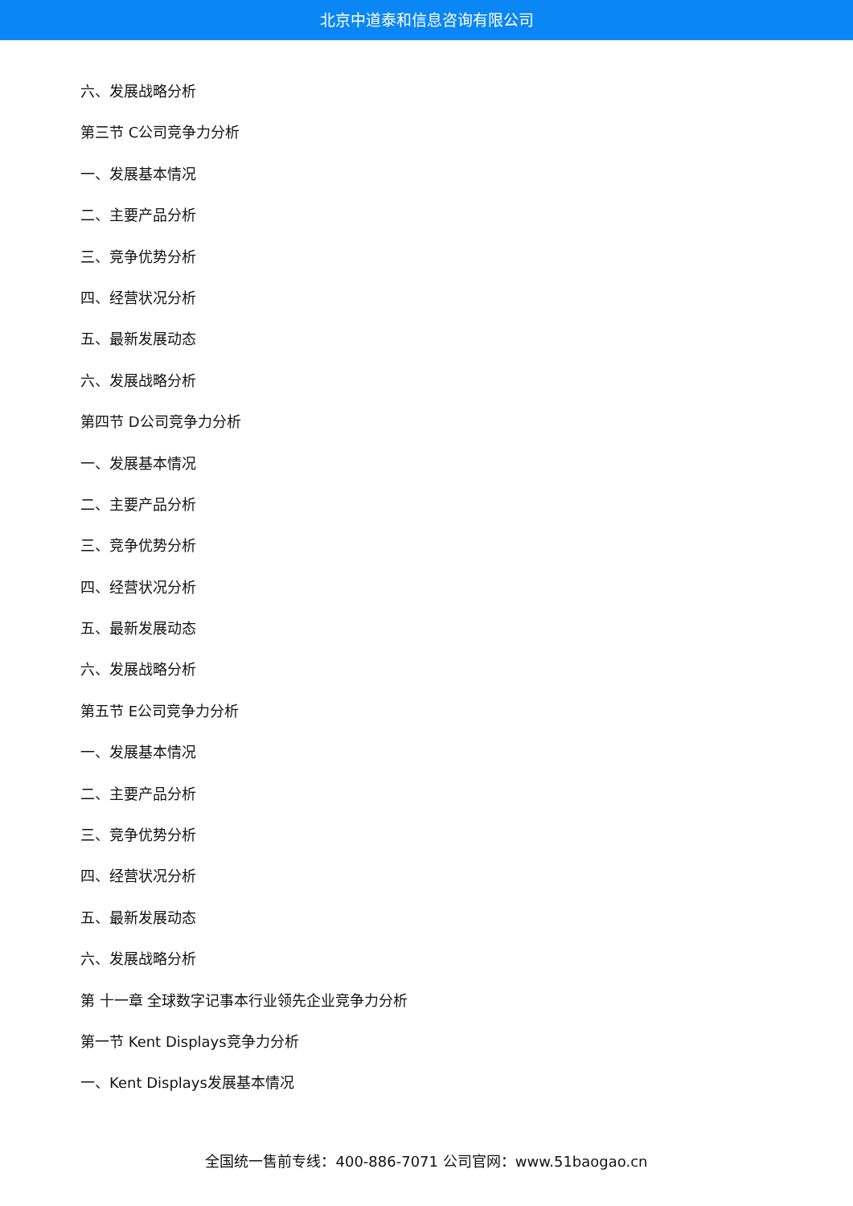北京中道泰和信息咨询有限公司
六、发展战略分析
第三节 C公司竞争力分析
一、发展基本情况
二、主要产品分析
三、竞争优势分析
四、经营状况分析
五、最新发展动态
六、发展战略分析
第四节 D公司竞争力分析
一、发展基本情况
二、主要产品分析
三、竞争优势分析
四、经营状况分析
五、最新发展动态
六、发展战略分析
第五节 E公司竞争力分析
一、发展基本情况
二、主要产品分析
三、竞争优势分析
四、经营状况分析
五、最新发展动态
六、发展战略分析
第 十一章 全球数字记事本行业领先企业竞争力分析
第一节 Kent Displays竞争力分析
一、Kent Displays发展基本情况
全国统一售前专线：400-886-7071 公司官网：www.51baogao.cn